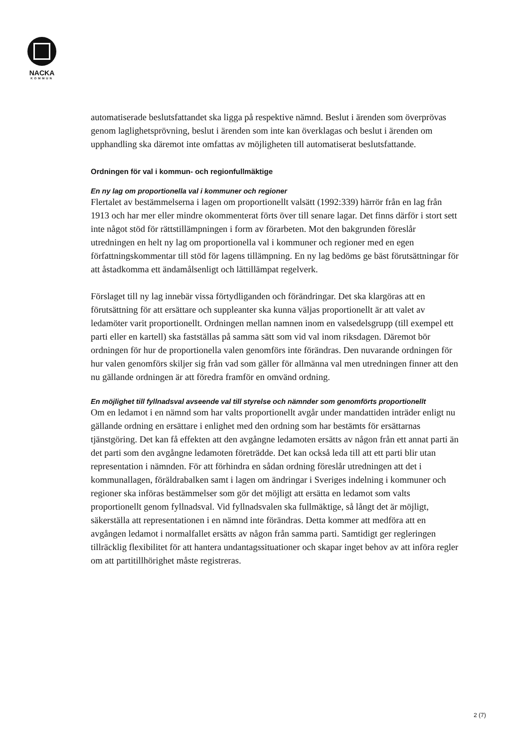NACKA
KOMMUN
automatiserade beslutsfattandet ska ligga på respektive nämnd. Beslut i ärenden som överprövas genom laglighetsprövning, beslut i ärenden som inte kan överklagas och beslut i ärenden om upphandling ska däremot inte omfattas av möjligheten till automatiserat beslutsfattande.
Ordningen för val i kommun- och regionfullmäktige
En ny lag om proportionella val i kommuner och regioner
Flertalet av bestämmelserna i lagen om proportionellt valsätt (1992:339) härrör från en lag från 1913 och har mer eller mindre okommenterat förts över till senare lagar. Det finns därför i stort sett inte något stöd för rättstillämpningen i form av förarbeten. Mot den bakgrunden föreslår utredningen en helt ny lag om proportionella val i kommuner och regioner med en egen författningskommentar till stöd för lagens tillämpning. En ny lag bedöms ge bäst förutsättningar för att åstadkomma ett ändamålsenligt och lättillämpat regelverk.
Förslaget till ny lag innebär vissa förtydliganden och förändringar. Det ska klargöras att en förutsättning för att ersättare och suppleanter ska kunna väljas proportionellt är att valet av ledamöter varit proportionellt. Ordningen mellan namnen inom en valsedelsgrupp (till exempel ett parti eller en kartell) ska fastställas på samma sätt som vid val inom riksdagen. Däremot bör ordningen för hur de proportionella valen genomförs inte förändras. Den nuvarande ordningen för hur valen genomförs skiljer sig från vad som gäller för allmänna val men utredningen finner att den nu gällande ordningen är att föredra framför en omvänd ordning.
En möjlighet till fyllnadsval avseende val till styrelse och nämnder som genomförts proportionellt
Om en ledamot i en nämnd som har valts proportionellt avgår under mandattiden inträder enligt nu gällande ordning en ersättare i enlighet med den ordning som har bestämts för ersättarnas tjänstgöring. Det kan få effekten att den avgångne ledamoten ersätts av någon från ett annat parti än det parti som den avgångne ledamoten företrädde. Det kan också leda till att ett parti blir utan representation i nämnden. För att förhindra en sådan ordning föreslår utredningen att det i kommunallagen, föräldrabalken samt i lagen om ändringar i Sveriges indelning i kommuner och regioner ska införas bestämmelser som gör det möjligt att ersätta en ledamot som valts proportionellt genom fyllnadsval. Vid fyllnadsvalen ska fullmäktige, så långt det är möjligt, säkerställa att representationen i en nämnd inte förändras. Detta kommer att medföra att en avgången ledamot i normalfallet ersätts av någon från samma parti. Samtidigt ger regleringen tillräcklig flexibilitet för att hantera undantagssituationer och skapar inget behov av att införa regler om att partitillhörighet måste registreras.
2 (7)